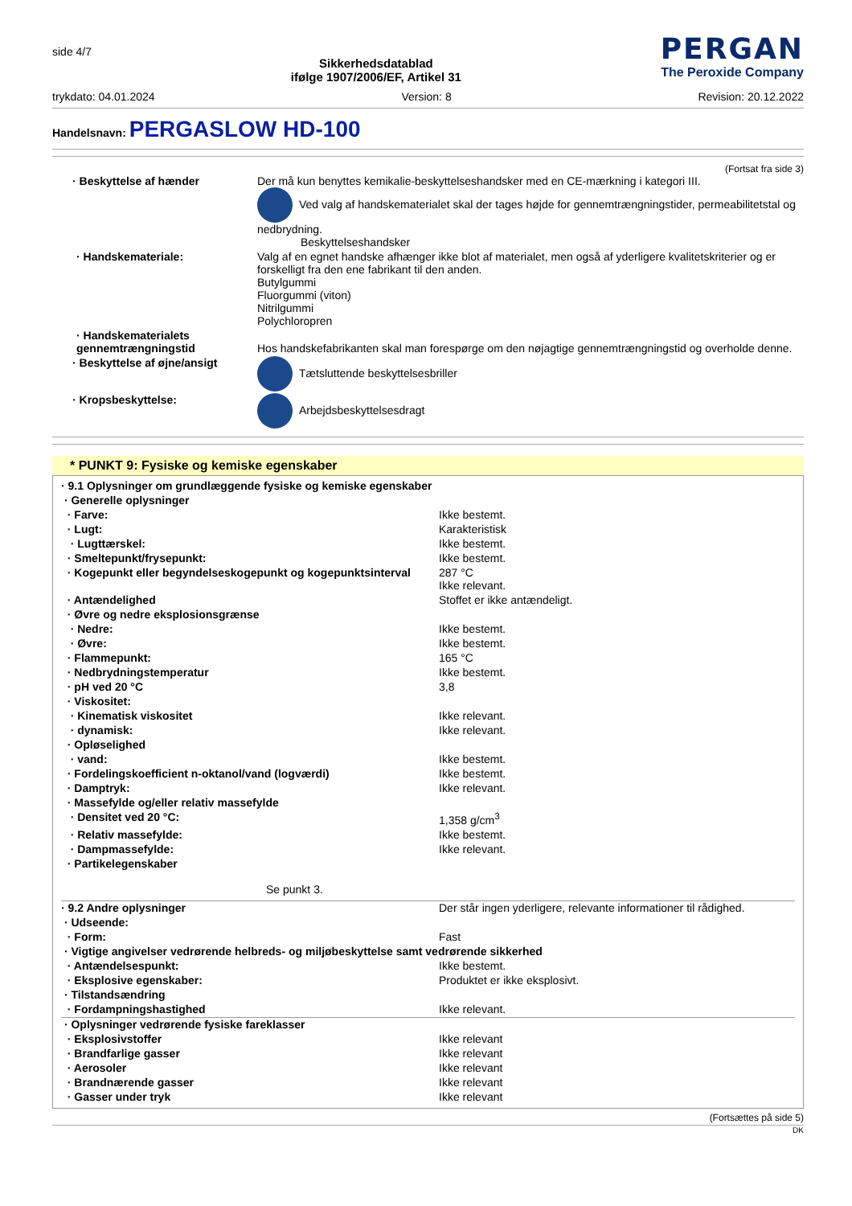side 4/7
Sikkerhedsdatablad
ifølge 1907/2006/EF, Artikel 31
PERGAN
The Peroxide Company
trykdato: 04.01.2024 Version: 8 Revision: 20.12.2022
Handelsnavn: PERGASLOW HD-100
(Fortsat fra side 3)
| · Beskyttelse af hænder | Der må kun benyttes kemikalie-beskyttelseshandsker med en CE-mærkning i kategori III. Ved valg af handskematerialet skal der tages højde for gennemtrængningstider, permeabilitetstal og nedbrydning. Beskyttelseshandsker |
| · Handskemateriale: | Valg af en egnet handske afhænger ikke blot af materialet, men også af yderligere kvalitetskriterier og er forskelligt fra den ene fabrikant til den anden. Butylgummi Fluorgummi (viton) Nitrilgummi Polychloropren |
| · Handskematerialets gennemtrængningstid | Hos handskefabrikanten skal man forespørge om den nøjagtige gennemtrængningstid og overholde denne. |
| · Beskyttelse af øjne/ansigt | Tætsluttende beskyttelsesbriller |
| · Kropsbeskyttelse: | Arbejdsbeskyttelsesdragt |
* PUNKT 9: Fysiske og kemiske egenskaber
| · 9.1 Oplysninger om grundlæggende fysiske og kemiske egenskaber | |
| · Generelle oplysninger | |
| · Farve: | Ikke bestemt. |
| · Lugt: | Karakteristisk |
| · Lugttærskel: | Ikke bestemt. |
| · Smeltepunkt/frysepunkt: | Ikke bestemt. |
| · Kogepunkt eller begyndelseskogepunkt og kogepunktsinterval | 287 °C Ikke relevant. |
| · Antændelighed | Stoffet er ikke antændeligt. |
| · Øvre og nedre eksplosionsgrænse | |
| · Nedre: | Ikke bestemt. |
| · Øvre: | Ikke bestemt. |
| · Flammepunkt: | 165 °C |
| · Nedbrydningstemperatur | Ikke bestemt. |
| · pH ved 20 °C | 3,8 |
| · Viskositet: | |
| · Kinematisk viskositet | Ikke relevant. |
| · dynamisk: | Ikke relevant. |
| · Opløselighed | |
| · vand: | Ikke bestemt. |
| · Fordelingskoefficient n-oktanol/vand (logværdi) | Ikke bestemt. |
| · Damptryk: | Ikke relevant. |
| · Massefylde og/eller relativ massefylde | |
| · Densitet ved 20 °C: | 1,358 g/cm<sup>3</sup> |
| · Relativ massefylde: | Ikke bestemt. |
| · Dampmassefylde: | Ikke relevant. |
| · Partikelegenskaber | |
| Se punkt 3. | |
| · 9.2 Andre oplysninger | Der står ingen yderligere, relevante informationer til rådighed. |
| · Udseende: | |
| · Form: | Fast |
| · Vigtige angivelser vedrørende helbreds- og miljøbeskyttelse samt vedrørende sikkerhed | |
| · Antændelsespunkt: | Ikke bestemt. |
| · Eksplosive egenskaber: | Produktet er ikke eksplosivt. |
| · Tilstandsændring | |
| · Fordampningshastighed | Ikke relevant. |
| · Oplysninger vedrørende fysiske fareklasser | |
| · Eksplosivstoffer | Ikke relevant |
| · Brandfarlige gasser | Ikke relevant |
| · Aerosoler | Ikke relevant |
| · Brandnærende gasser | Ikke relevant |
| · Gasser under tryk | Ikke relevant |
(Fortsættes på side 5)
DK